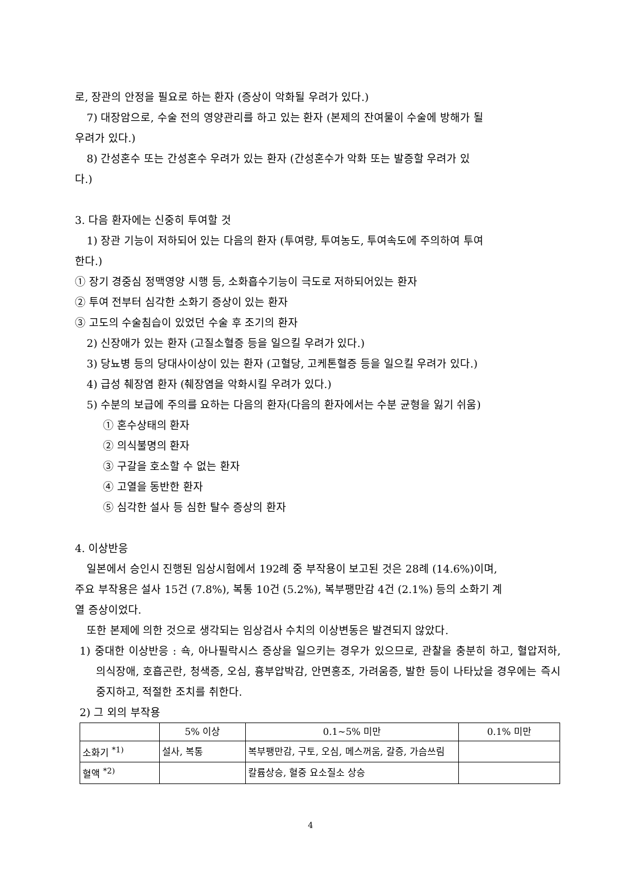로, 장관의 안정을 필요로 하는 환자 (증상이 악화될 우려가 있다.)
7) 대장암으로, 수술 전의 영양관리를 하고 있는 환자 (본제의 잔여물이 수술에 방해가 될
우려가 있다.)
8) 간성혼수 또는 간성혼수 우려가 있는 환자 (간성혼수가 악화 또는 발증할 우려가 있
다.)
3. 다음 환자에는 신중히 투여할 것
1) 장관 기능이 저하되어 있는 다음의 환자 (투여량, 투여농도, 투여속도에 주의하여 투여
한다.)
① 장기 경중심 정맥영양 시행 등, 소화흡수기능이 극도로 저하되어있는 환자
② 투여 전부터 심각한 소화기 증상이 있는 환자
③ 고도의 수술침습이 있었던 수술 후 조기의 환자
2) 신장애가 있는 환자 (고질소혈증 등을 일으킬 우려가 있다.)
3) 당뇨병 등의 당대사이상이 있는 환자 (고혈당, 고케톤혈증 등을 일으킬 우려가 있다.)
4) 급성 췌장염 환자 (췌장염을 악화시킬 우려가 있다.)
5) 수분의 보급에 주의를 요하는 다음의 환자(다음의 환자에서는 수분 균형을 잃기 쉬움)
① 혼수상태의 환자
② 의식불명의 환자
③ 구갈을 호소할 수 없는 환자
④ 고열을 동반한 환자
⑤ 심각한 설사 등 심한 탈수 증상의 환자
4. 이상반응
일본에서 승인시 진행된 임상시험에서 192례 중 부작용이 보고된 것은 28례 (14.6%)이며,
주요 부작용은 설사 15건 (7.8%), 복통 10건 (5.2%), 복부팽만감 4건 (2.1%) 등의 소화기 계
열 증상이었다.
또한 본제에 의한 것으로 생각되는 임상검사 수치의 이상변동은 발견되지 않았다.
1) 중대한 이상반응 : 쇽, 아나필락시스 증상을 일으키는 경우가 있으므로, 관찰을 충분히 하고, 혈압저하, 의식장애, 호흡곤란, 청색증, 오심, 흉부압박감, 안면홍조, 가려움증, 발한 등이 나타났을 경우에는 즉시 중지하고, 적절한 조치를 취한다.
2) 그 외의 부작용
| | 5% 이상 | 0.1~5% 미만 | 0.1% 미만 |
| 소화기 <sup>*1)</sup> | 설사, 복통 | 복부팽만감, 구토, 오심, 메스꺼움, 갈증, 가슴쓰림 | |
| 혈액 <sup>*2)</sup> | | 칼륨상승, 혈중 요소질소 상승 | |
4